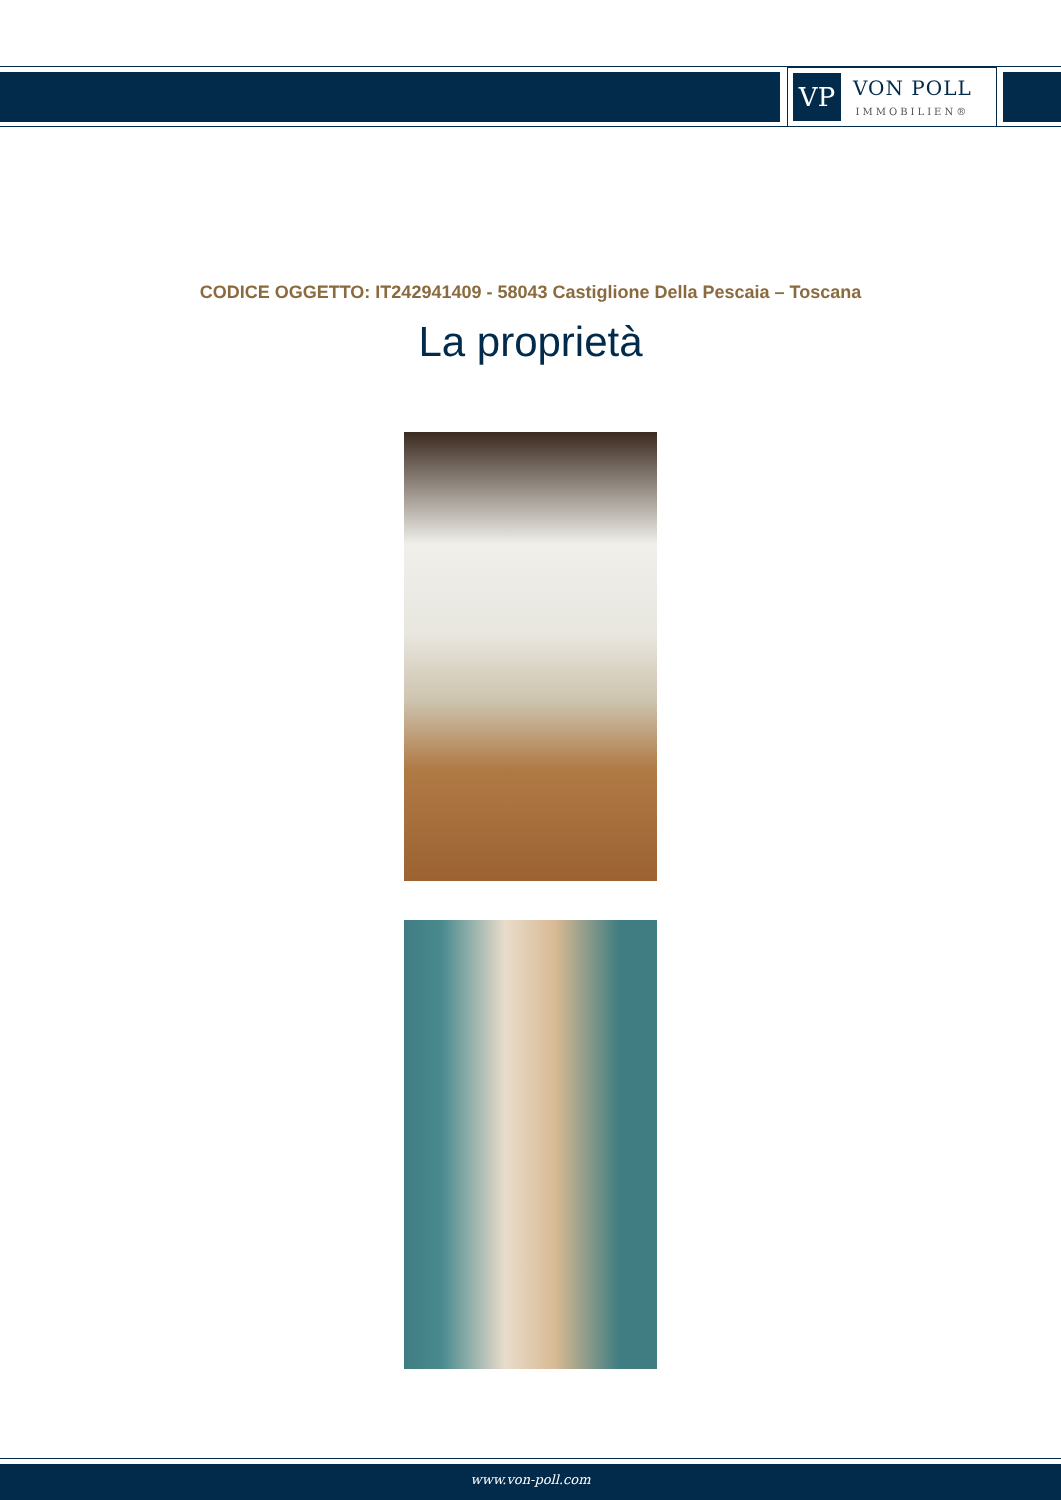VP
VON POLL
IMMOBILIEN®
CODICE OGGETTO: IT242941409 - 58043 Castiglione Della Pescaia – Toscana
La proprietà
www.von-poll.com